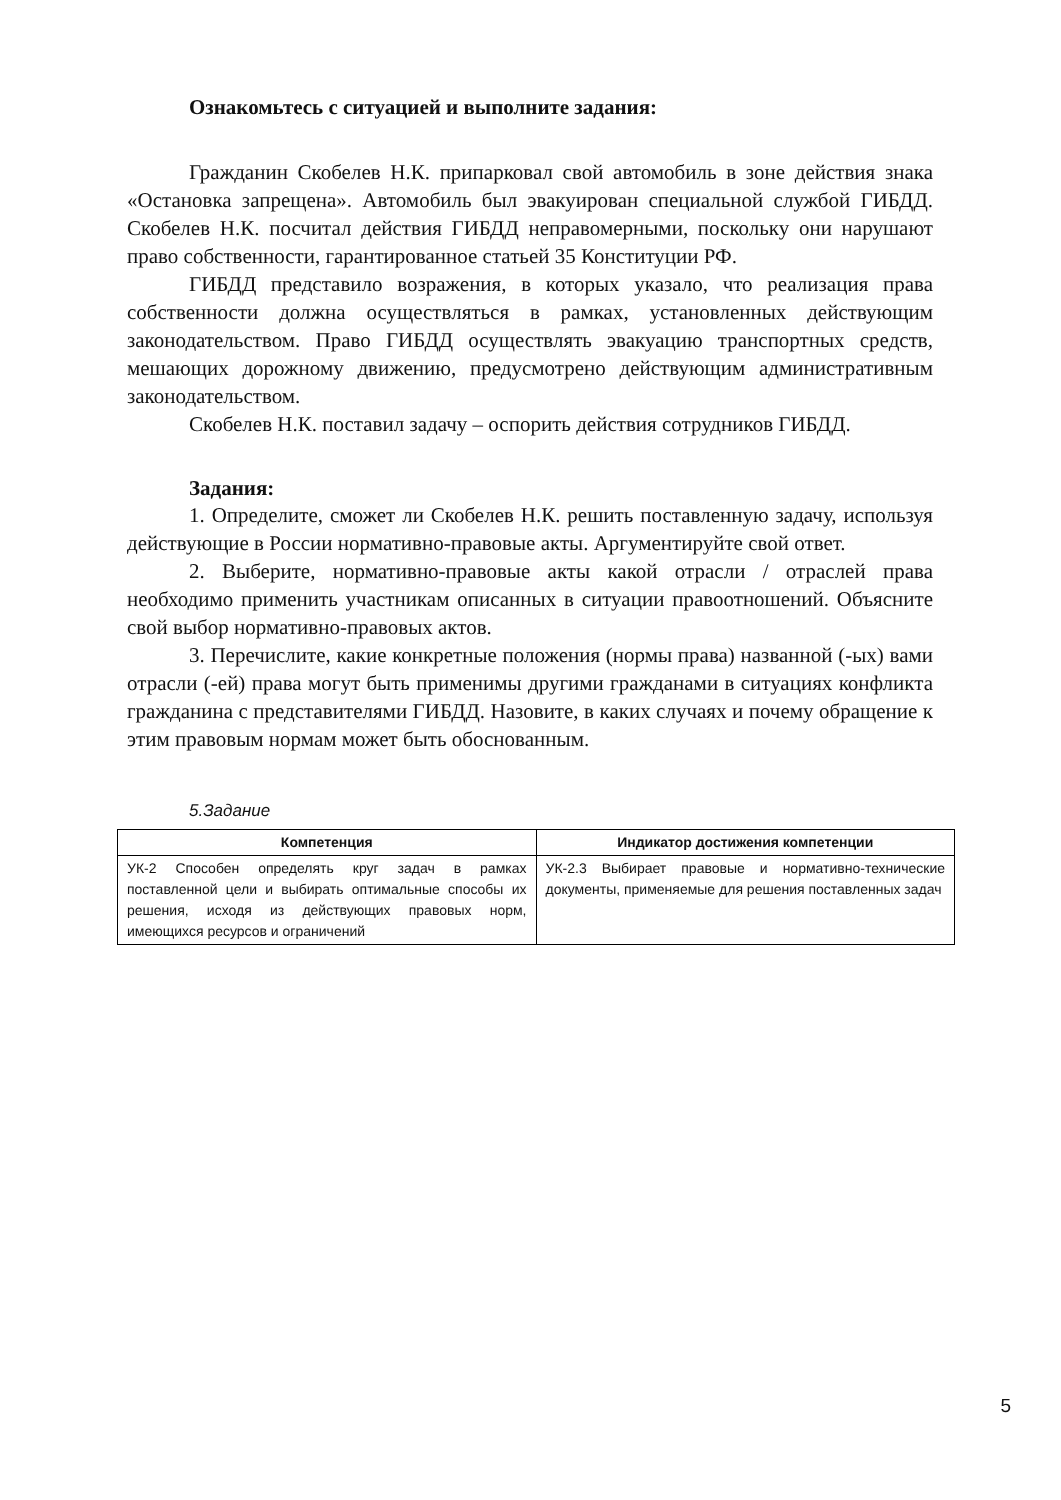Ознакомьтесь с ситуацией и выполните задания:
Гражданин Скобелев Н.К. припарковал свой автомобиль в зоне действия знака «Остановка запрещена». Автомобиль был эвакуирован специальной службой ГИБДД. Скобелев Н.К. посчитал действия ГИБДД неправомерными, поскольку они нарушают право собственности, гарантированное статьей 35 Конституции РФ.
ГИБДД представило возражения, в которых указало, что реализация права собственности должна осуществляться в рамках, установленных действующим законодательством. Право ГИБДД осуществлять эвакуацию транспортных средств, мешающих дорожному движению, предусмотрено действующим административным законодательством.
Скобелев Н.К. поставил задачу – оспорить действия сотрудников ГИБДД.
Задания:
1. Определите, сможет ли Скобелев Н.К. решить поставленную задачу, используя действующие в России нормативно-правовые акты. Аргументируйте свой ответ.
2. Выберите, нормативно-правовые акты какой отрасли / отраслей права необходимо применить участникам описанных в ситуации правоотношений. Объясните свой выбор нормативно-правовых актов.
3. Перечислите, какие конкретные положения (нормы права) названной (-ых) вами отрасли (-ей) права могут быть применимы другими гражданами в ситуациях конфликта гражданина с представителями ГИБДД. Назовите, в каких случаях и почему обращение к этим правовым нормам может быть обоснованным.
5.Задание
| Компетенция | Индикатор достижения компетенции |
| --- | --- |
| УК-2 Способен определять круг задач в рамках поставленной цели и выбирать оптимальные способы их решения, исходя из действующих правовых норм, имеющихся ресурсов и ограничений | УК-2.3 Выбирает правовые и нормативно-технические документы, применяемые для решения поставленных задач |
5